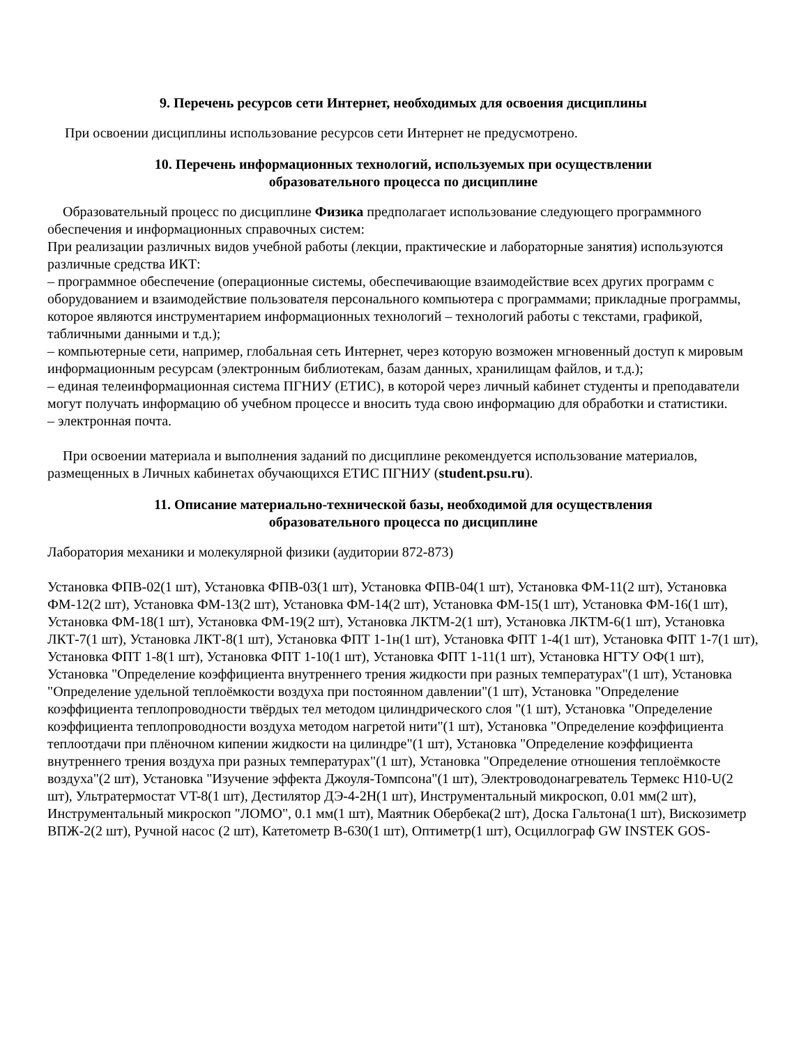9. Перечень ресурсов сети Интернет, необходимых для освоения дисциплины
При освоении дисциплины использование ресурсов сети Интернет не предусмотрено.
10. Перечень информационных технологий, используемых при осуществлении
образовательного процесса по дисциплине
Образовательный процесс по дисциплине Физика предполагает использование следующего программного обеспечения и информационных справочных систем:
При реализации различных видов учебной работы (лекции, практические и лабораторные занятия) используются различные средства ИКТ:
– программное обеспечение (операционные системы, обеспечивающие взаимодействие всех других программ с оборудованием и взаимодействие пользователя персонального компьютера с программами; прикладные программы, которое являются инструментарием информационных технологий – технологий работы с текстами, графикой, табличными данными и т.д.);
– компьютерные сети, например, глобальная сеть Интернет, через которую возможен мгновенный доступ к мировым информационным ресурсам (электронным библиотекам, базам данных, хранилищам файлов, и т.д.);
– единая телеинформационная система ПГНИУ (ЕТИС), в которой через личный кабинет студенты и преподаватели могут получать информацию об учебном процессе и вносить туда свою информацию для обработки и статистики.
– электронная почта.
При освоении материала и выполнения заданий по дисциплине рекомендуется использование материалов, размещенных в Личных кабинетах обучающихся ЕТИС ПГНИУ (student.psu.ru).
11. Описание материально-технической базы, необходимой для осуществления
образовательного процесса по дисциплине
Лаборатория механики и молекулярной физики (аудитории 872-873)
Установка ФПВ-02(1 шт), Установка ФПВ-03(1 шт), Установка ФПВ-04(1 шт), Установка ФМ-11(2 шт), Установка ФМ-12(2 шт), Установка ФМ-13(2 шт), Установка ФМ-14(2 шт), Установка ФМ-15(1 шт), Установка ФМ-16(1 шт), Установка ФМ-18(1 шт), Установка ФМ-19(2 шт), Установка ЛКТМ-2(1 шт), Установка ЛКТМ-6(1 шт), Установка ЛКТ-7(1 шт), Установка ЛКТ-8(1 шт), Установка ФПТ 1-1н(1 шт), Установка ФПТ 1-4(1 шт), Установка ФПТ 1-7(1 шт), Установка ФПТ 1-8(1 шт), Установка ФПТ 1-10(1 шт), Установка ФПТ 1-11(1 шт), Установка НГТУ ОФ(1 шт), Установка "Определение коэффициента внутреннего трения жидкости при разных температурах"(1 шт), Установка "Определение удельной теплоёмкости воздуха при постоянном давлении"(1 шт), Установка "Определение коэффициента теплопроводности твёрдых тел методом цилиндрического слоя "(1 шт), Установка "Определение коэффициента теплопроводности воздуха методом нагретой нити"(1 шт), Установка "Определение коэффициента теплоотдачи при плёночном кипении жидкости на цилиндре"(1 шт), Установка "Определение коэффициента внутреннего трения воздуха при разных температурах"(1 шт), Установка "Определение отношения теплоёмкосте воздуха"(2 шт), Установка "Изучение эффекта Джоуля-Томпсона"(1 шт), Электроводонагреватель Термекс Н10-U(2 шт), Ультратермостат VT-8(1 шт), Дестилятор ДЭ-4-2Н(1 шт), Инструментальный микроскоп, 0.01 мм(2 шт), Инструментальный микроскоп "ЛОМО", 0.1 мм(1 шт), Маятник Обербека(2 шт), Доска Гальтона(1 шт), Вискозиметр ВПЖ-2(2 шт), Ручной насос (2 шт), Катетометр В-630(1 шт), Оптиметр(1 шт), Осциллограф GW INSTEK GOS-